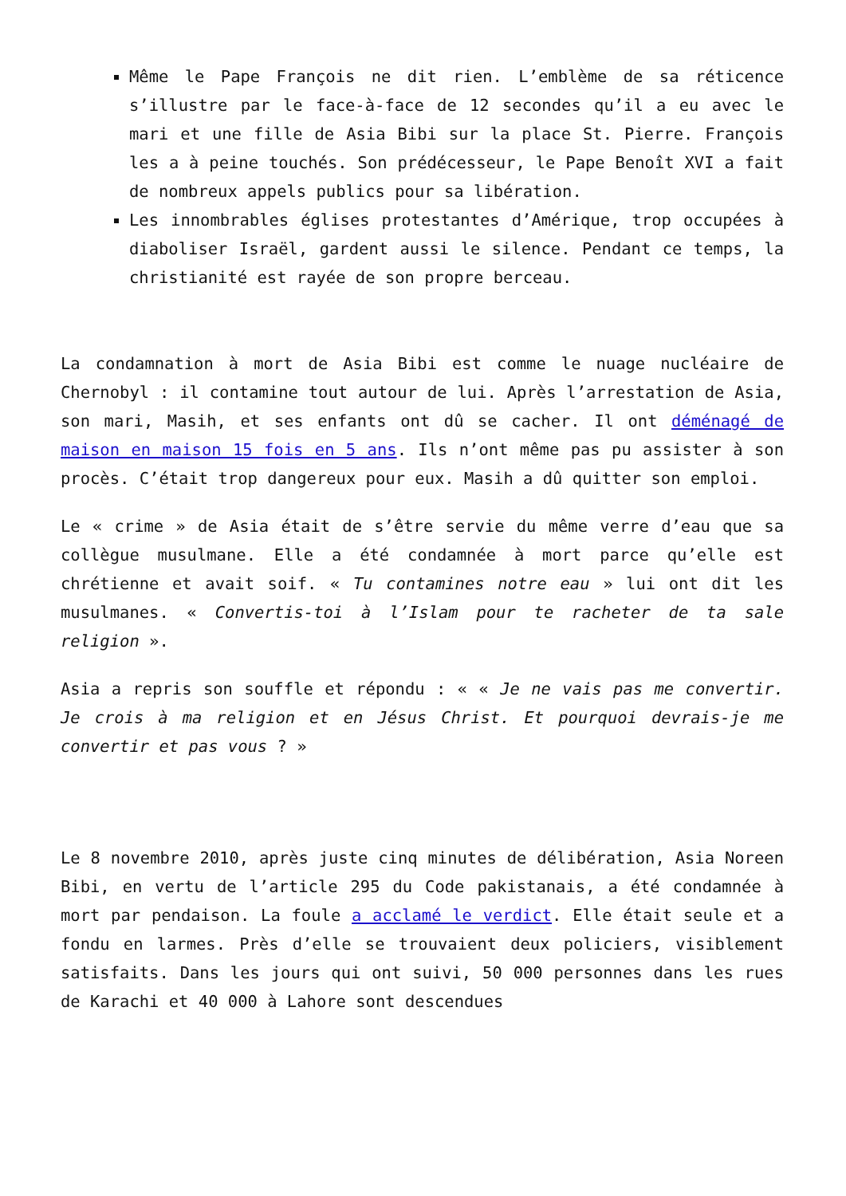Même le Pape François ne dit rien. L’emblème de sa réticence s’illustre par le face-à-face de 12 secondes qu’il a eu avec le mari et une fille de Asia Bibi sur la place St. Pierre. François les a à peine touchés. Son prédécesseur, le Pape Benoît XVI a fait de nombreux appels publics pour sa libération.
Les innombrables églises protestantes d’Amérique, trop occupées à diaboliser Israël, gardent aussi le silence. Pendant ce temps, la christianité est rayée de son propre berceau.
La condamnation à mort de Asia Bibi est comme le nuage nucléaire de Chernobyl : il contamine tout autour de lui. Après l’arrestation de Asia, son mari, Masih, et ses enfants ont dû se cacher. Il ont déménagé de maison en maison 15 fois en 5 ans. Ils n’ont même pas pu assister à son procès. C’était trop dangereux pour eux. Masih a dû quitter son emploi.
Le « crime » de Asia était de s’être servie du même verre d’eau que sa collègue musulmane. Elle a été condamnée à mort parce qu’elle est chrétienne et avait soif. « Tu contamines notre eau » lui ont dit les musulmanes. « Convertis-toi à l’Islam pour te racheter de ta sale religion ».
Asia a repris son souffle et répondu : « « Je ne vais pas me convertir. Je crois à ma religion et en Jésus Christ. Et pourquoi devrais-je me convertir et pas vous ? »
Le 8 novembre 2010, après juste cinq minutes de délibération, Asia Noreen Bibi, en vertu de l’article 295 du Code pakistanais, a été condamnée à mort par pendaison. La foule a acclamé le verdict. Elle était seule et a fondu en larmes. Près d’elle se trouvaient deux policiers, visiblement satisfaits. Dans les jours qui ont suivi, 50 000 personnes dans les rues de Karachi et 40 000 à Lahore sont descendues